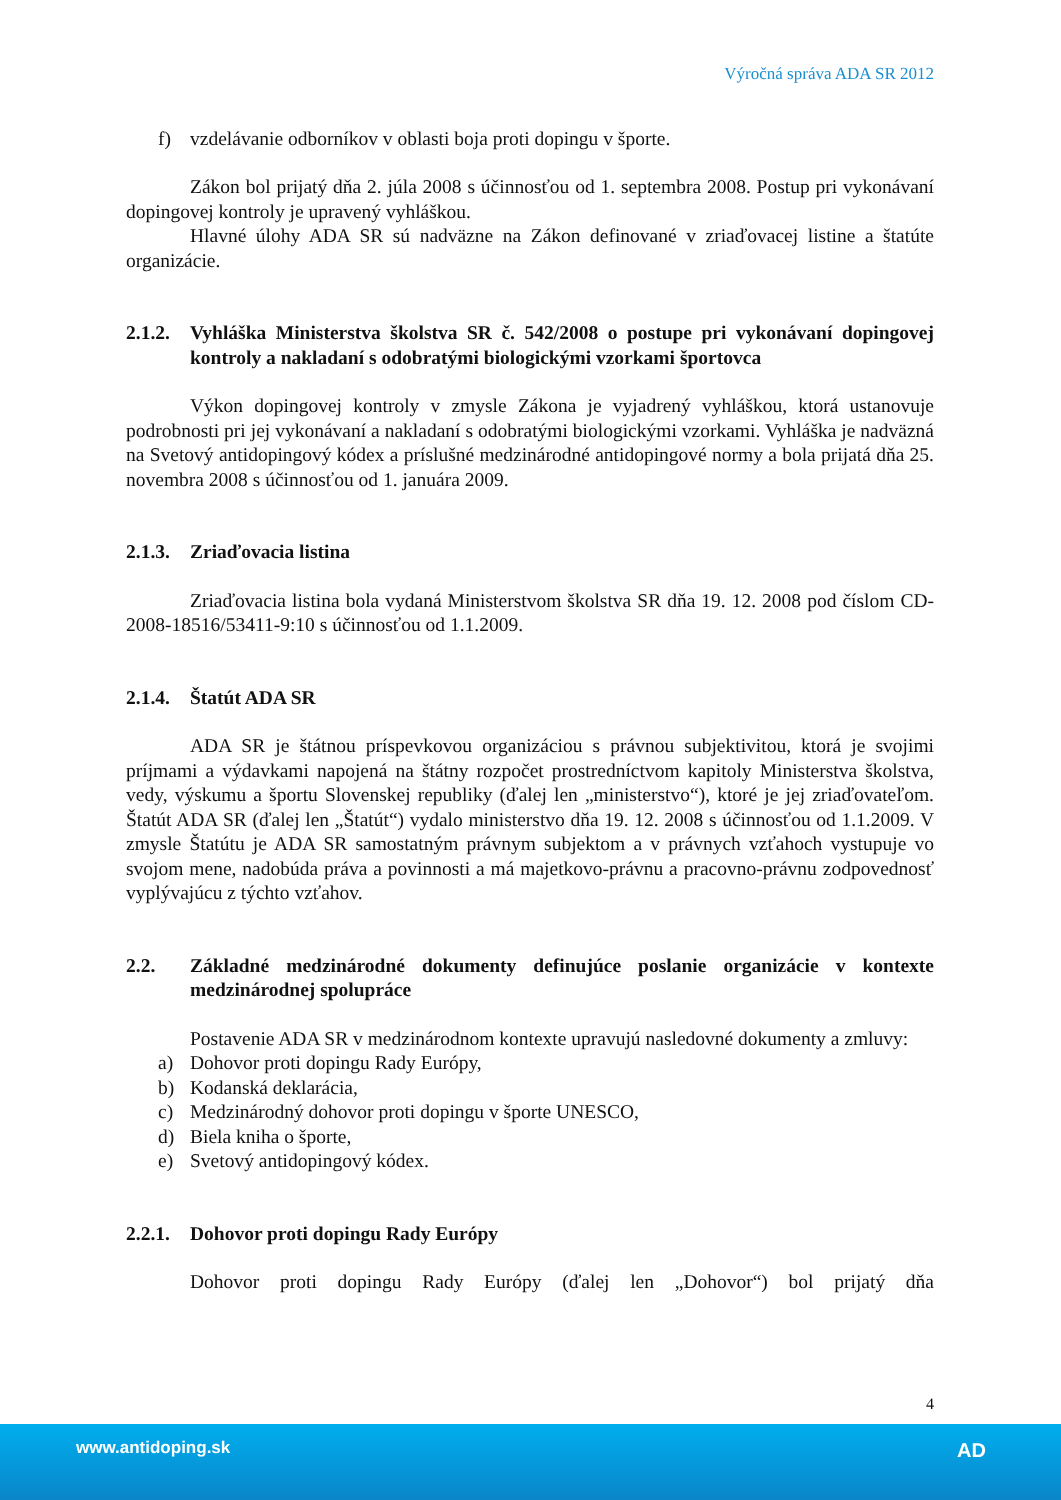Výročná správa ADA SR 2012
f) vzdelávanie odborníkov v oblasti boja proti dopingu v športe.
Zákon bol prijatý dňa 2. júla 2008 s účinnosťou od 1. septembra 2008. Postup pri vykonávaní dopingovej kontroly je upravený vyhláškou.
Hlavné úlohy ADA SR sú nadväzne na Zákon definované v zriaďovacej listine a štatúte organizácie.
2.1.2. Vyhláška Ministerstva školstva SR č. 542/2008 o postupe pri vykonávaní dopingovej kontroly a nakladaní s odobratými biologickými vzorkami športovca
Výkon dopingovej kontroly v zmysle Zákona je vyjadrený vyhláškou, ktorá ustanovuje podrobnosti pri jej vykonávaní a nakladaní s odobratými biologickými vzorkami. Vyhláška je nadväzná na Svetový antidopingový kódex a príslušné medzinárodné antidopingové normy a bola prijatá dňa 25. novembra 2008 s účinnosťou od 1. januára 2009.
2.1.3. Zriaďovacia listina
Zriaďovacia listina bola vydaná Ministerstvom školstva SR dňa 19. 12. 2008 pod číslom CD-2008-18516/53411-9:10 s účinnosťou od 1.1.2009.
2.1.4. Štatút ADA SR
ADA SR je štátnou príspevkovou organizáciou s právnou subjektivitou, ktorá je svojimi príjmami a výdavkami napojená na štátny rozpočet prostredníctvom kapitoly Ministerstva školstva, vedy, výskumu a športu Slovenskej republiky (ďalej len „ministerstvo“), ktoré je jej zriaďovateľom. Štatút ADA SR (ďalej len „Štatút“) vydalo ministerstvo dňa 19. 12. 2008 s účinnosťou od 1.1.2009. V zmysle Štatútu je ADA SR samostatným právnym subjektom a v právnych vzťahoch vystupuje vo svojom mene, nadobúda práva a povinnosti a má majetkovo-právnu a pracovno-právnu zodpovednosť vyplývajúcu z týchto vzťahov.
2.2. Základné medzinárodné dokumenty definujúce poslanie organizácie v kontexte medzinárodnej spolupráce
Postavenie ADA SR v medzinárodnom kontexte upravujú nasledovné dokumenty a zmluvy:
a) Dohovor proti dopingu Rady Európy,
b) Kodanská deklarácia,
c) Medzinárodný dohovor proti dopingu v športe UNESCO,
d) Biela kniha o športe,
e) Svetový antidopingový kódex.
2.2.1. Dohovor proti dopingu Rady Európy
Dohovor proti dopingu Rady Európy (ďalej len „Dohovor“) bol prijatý dňa
4
www.antidoping.sk AD